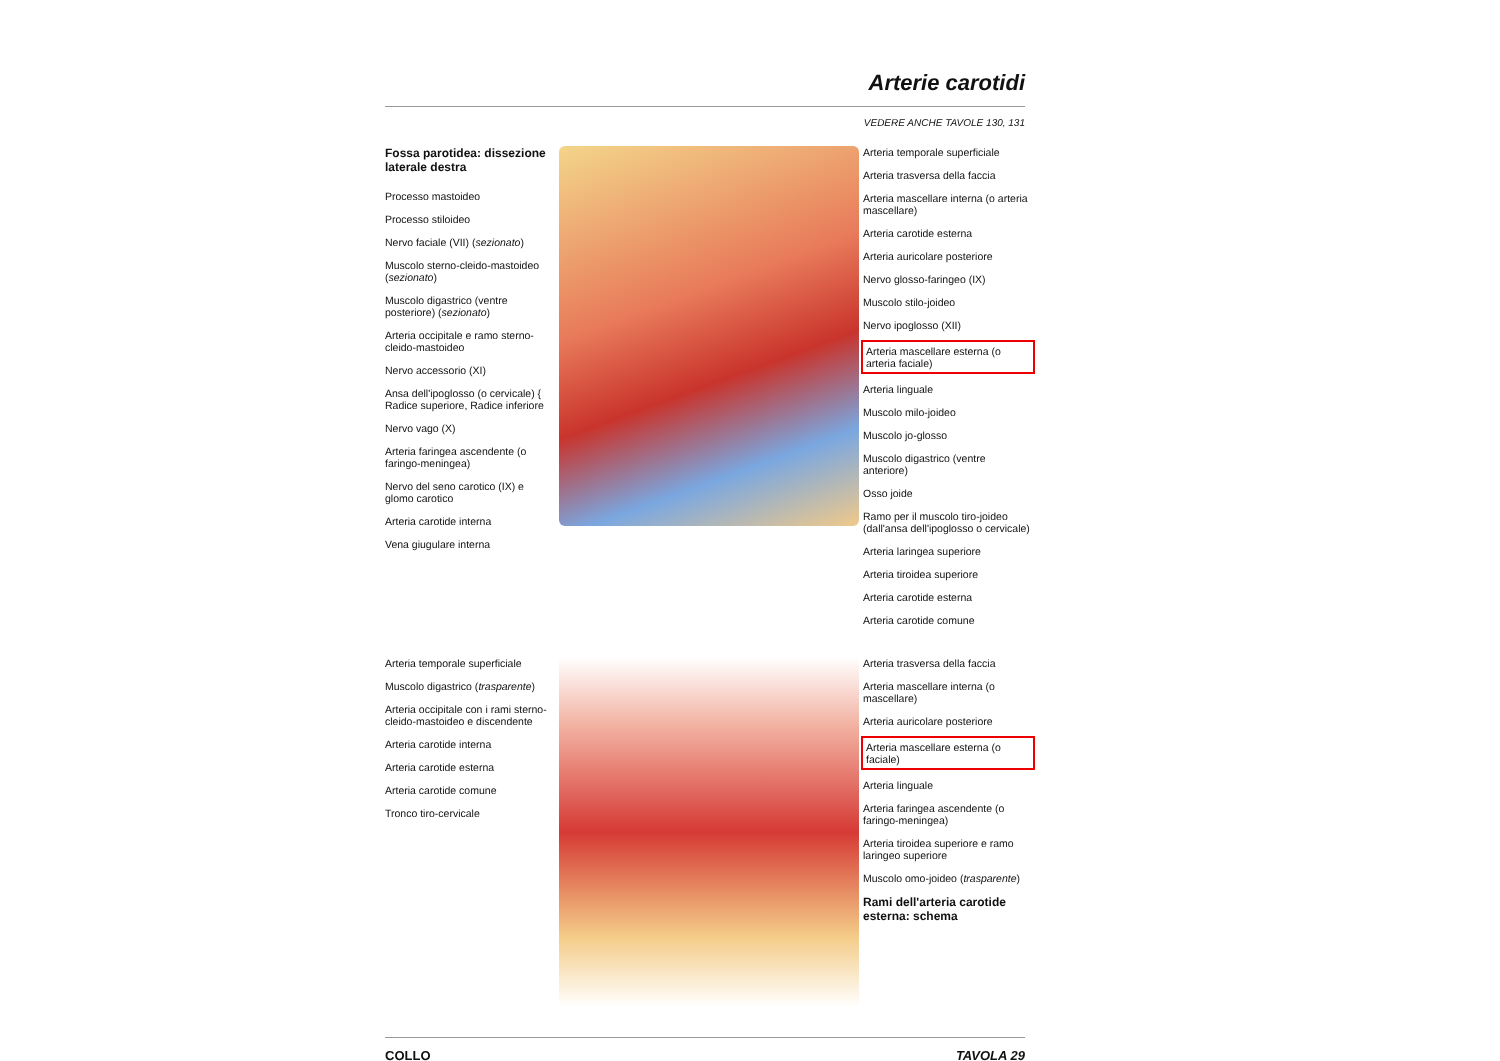Arterie carotidi
VEDERE ANCHE TAVOLE 130, 131
Fossa parotidea: dissezione laterale destra
Processo mastoideo
Processo stiloideo
Nervo faciale (VII) (sezionato)
Muscolo sterno-cleido-mastoideo (sezionato)
Muscolo digastrico (ventre posteriore) (sezionato)
Arteria occipitale e ramo sterno-cleido-mastoideo
Nervo accessorio (XI)
Ansa dell'ipoglosso (o cervicale) { Radice superiore, Radice inferiore
Nervo vago (X)
Arteria faringea ascendente (o faringo-meningea)
Nervo del seno carotico (IX) e glomo carotico
Arteria carotide interna
Vena giugulare interna
Arteria temporale superficiale
Arteria trasversa della faccia
Arteria mascellare interna (o arteria mascellare)
Arteria carotide esterna
Arteria auricolare posteriore
Nervo glosso-faringeo (IX)
Muscolo stilo-joideo
Nervo ipoglosso (XII)
Arteria mascellare esterna (o arteria faciale)
Arteria linguale
Muscolo milo-joideo
Muscolo jo-glosso
Muscolo digastrico (ventre anteriore)
Osso joide
Ramo per il muscolo tiro-joideo (dall'ansa dell'ipoglosso o cervicale)
Arteria laringea superiore
Arteria tiroidea superiore
Arteria carotide esterna
Arteria carotide comune
Arteria temporale superficiale
Muscolo digastrico (trasparente)
Arteria occipitale con i rami sterno-cleido-mastoideo e discendente
Arteria carotide interna
Arteria carotide esterna
Arteria carotide comune
Tronco tiro-cervicale
Arteria trasversa della faccia
Arteria mascellare interna (o mascellare)
Arteria auricolare posteriore
Arteria mascellare esterna (o faciale)
Arteria linguale
Arteria faringea ascendente (o faringo-meningea)
Arteria tiroidea superiore e ramo laringeo superiore
Muscolo omo-joideo (trasparente)
Rami dell'arteria carotide esterna: schema
COLLO TAVOLA 29